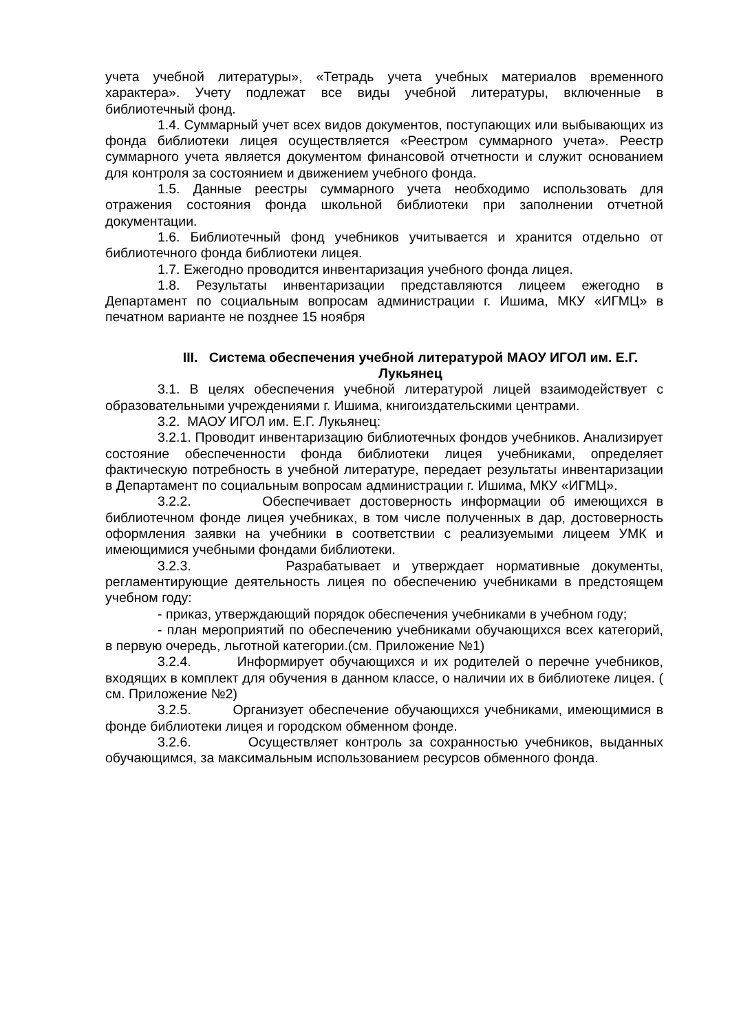учета учебной литературы», «Тетрадь учета учебных материалов временного характера». Учету подлежат все виды учебной литературы, включенные в библиотечный фонд.
1.4. Суммарный учет всех видов документов, поступающих или выбывающих из фонда библиотеки лицея осуществляется «Реестром суммарного учета». Реестр суммарного учета является документом финансовой отчетности и служит основанием для контроля за состоянием и движением учебного фонда.
1.5. Данные реестры суммарного учета необходимо использовать для отражения состояния фонда школьной библиотеки при заполнении отчетной документации.
1.6. Библиотечный фонд учебников учитывается и хранится отдельно от библиотечного фонда библиотеки лицея.
1.7. Ежегодно проводится инвентаризация учебного фонда лицея.
1.8. Результаты инвентаризации представляются лицеем ежегодно в Департамент по социальным вопросам администрации г. Ишима, МКУ «ИГМЦ» в печатном варианте не позднее 15 ноября
III. Система обеспечения учебной литературой МАОУ ИГОЛ им. Е.Г. Лукьянец
3.1. В целях обеспечения учебной литературой лицей взаимодействует с образовательными учреждениями г. Ишима, книгоиздательскими центрами.
3.2. МАОУ ИГОЛ им. Е.Г. Лукьянец:
3.2.1. Проводит инвентаризацию библиотечных фондов учебников. Анализирует состояние обеспеченности фонда библиотеки лицея учебниками, определяет фактическую потребность в учебной литературе, передает результаты инвентаризации в Департамент по социальным вопросам администрации г. Ишима, МКУ «ИГМЦ».
3.2.2. Обеспечивает достоверность информации об имеющихся в библиотечном фонде лицея учебниках, в том числе полученных в дар, достоверность оформления заявки на учебники в соответствии с реализуемыми лицеем УМК и имеющимися учебными фондами библиотеки.
3.2.3. Разрабатывает и утверждает нормативные документы, регламентирующие деятельность лицея по обеспечению учебниками в предстоящем учебном году:
- приказ, утверждающий порядок обеспечения учебниками в учебном году;
- план мероприятий по обеспечению учебниками обучающихся всех категорий, в первую очередь, льготной категории.(см. Приложение №1)
3.2.4. Информирует обучающихся и их родителей о перечне учебников, входящих в комплект для обучения в данном классе, о наличии их в библиотеке лицея. ( см. Приложение №2)
3.2.5. Организует обеспечение обучающихся учебниками, имеющимися в фонде библиотеки лицея и городском обменном фонде.
3.2.6. Осуществляет контроль за сохранностью учебников, выданных обучающимся, за максимальным использованием ресурсов обменного фонда.